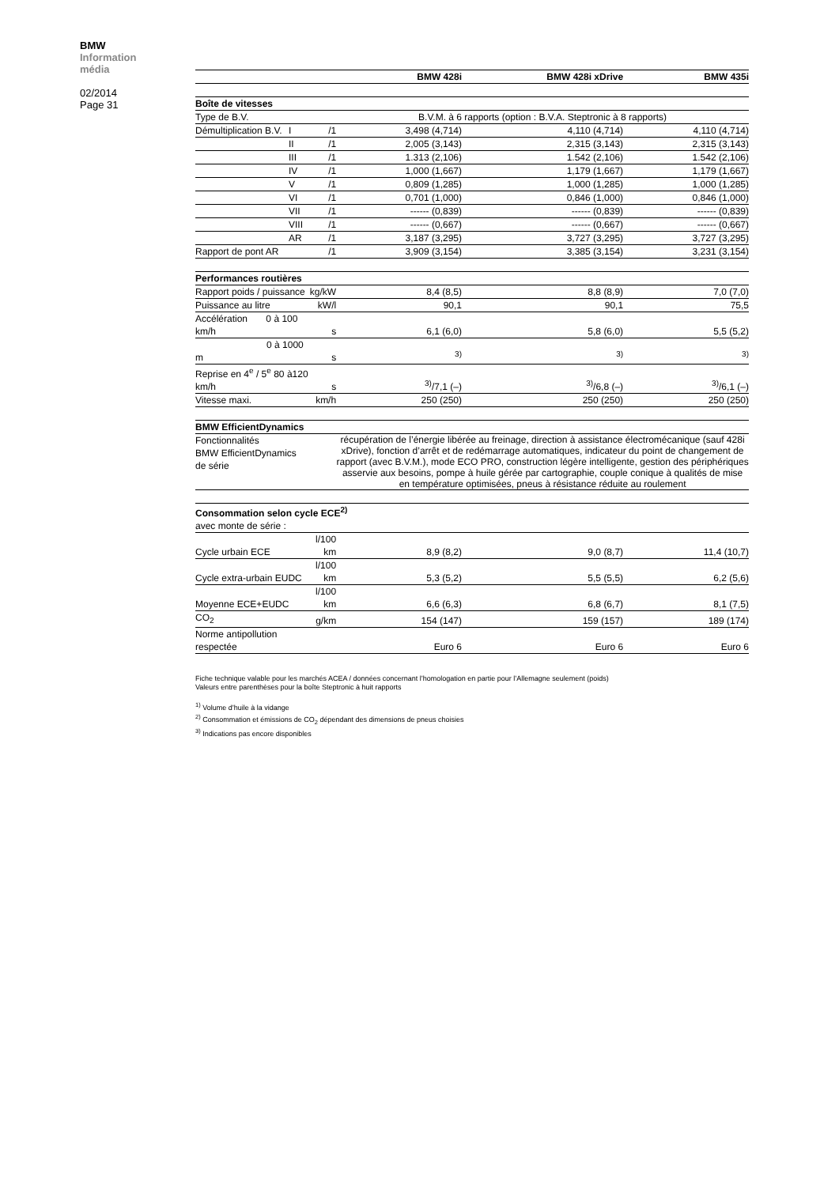BMW
Information
média
02/2014
Page 31
| | | | BMW 428i | BMW 428i xDrive | BMW 435i |
| --- | --- | --- | --- | --- | --- |
| Boîte de vitesses | | | | | |
| Type de B.V. | | | B.V.M. à 6 rapports (option : B.V.A. Steptronic à 8 rapports) | | |
| Démultiplication B.V. | I | /1 | 3,498 (4,714) | 4,110 (4,714) | 4,110 (4,714) |
| | II | /1 | 2,005 (3,143) | 2,315 (3,143) | 2,315 (3,143) |
| | III | /1 | 1.313 (2,106) | 1.542 (2,106) | 1.542 (2,106) |
| | IV | /1 | 1,000 (1,667) | 1,179 (1,667) | 1,179 (1,667) |
| | V | /1 | 0,809 (1,285) | 1,000 (1,285) | 1,000 (1,285) |
| | VI | /1 | 0,701 (1,000) | 0,846 (1,000) | 0,846 (1,000) |
| | VII | /1 | ------ (0,839) | ------ (0,839) | ------ (0,839) |
| | VIII | /1 | ------ (0,667) | ------ (0,667) | ------ (0,667) |
| | AR | /1 | 3,187 (3,295) | 3,727 (3,295) | 3,727 (3,295) |
| Rapport de pont AR | | /1 | 3,909 (3,154) | 3,385 (3,154) | 3,231 (3,154) |
| Performances routières | | | | | |
| Rapport poids / puissance | | kg/kW | 8,4 (8,5) | 8,8 (8,9) | 7,0 (7,0) |
| Puissance au litre | | kW/l | 90,1 | 90,1 | 75,5 |
| Accélération 0 à 100 km/h | | s | 6,1 (6,0) | 5,8 (6,0) | 5,5 (5,2) |
| 0 à 1000 m | | s | <sup>3)</sup> | <sup>3)</sup> | <sup>3)</sup> |
| Reprise en 4<sup>e</sup> / 5<sup>e</sup> 80 à120 km/h | | s | <sup>3)</sup>/7,1 (–) | <sup>3)</sup>/6,8 (–) | <sup>3)</sup>/6,1 (–) |
| Vitesse maxi. | | km/h | 250 (250) | 250 (250) | 250 (250) |
| BMW EfficientDynamics | | | | | |
| Fonctionnalités BMW EfficientDynamics de série | | | récupération de l’énergie libérée au freinage, direction à assistance électromécanique (sauf 428i xDrive), fonction d’arrêt et de redémarrage automatiques, indicateur du point de changement de rapport (avec B.V.M.), mode ECO PRO, construction légère intelligente, gestion des périphériques asservie aux besoins, pompe à huile gérée par cartographie, couple conique à qualités de mise en température optimisées, pneus à résistance réduite au roulement | | |
| Consommation selon cycle ECE<sup>2)</sup> | | | | | |
| avec monte de série : | | | | | |
| Cycle urbain ECE | | l/100 km | 8,9 (8,2) | 9,0 (8,7) | 11,4 (10,7) |
| Cycle extra-urbain EUDC | | l/100 km | 5,3 (5,2) | 5,5 (5,5) | 6,2 (5,6) |
| Moyenne ECE+EUDC | | l/100 km | 6,6 (6,3) | 6,8 (6,7) | 8,1 (7,5) |
| CO<sub>2</sub> | | g/km | 154 (147) | 159 (157) | 189 (174) |
| Norme antipollution respectée | | | Euro 6 | Euro 6 | Euro 6 |
Fiche technique valable pour les marchés ACEA / données concernant l’homologation en partie pour l’Allemagne seulement (poids)
Valeurs entre parenthèses pour la boîte Steptronic à huit rapports
<sup>1)</sup> Volume d’huile à la vidange
<sup>2)</sup> Consommation et émissions de CO<sub>2</sub> dépendant des dimensions de pneus choisies
<sup>3)</sup> Indications pas encore disponibles